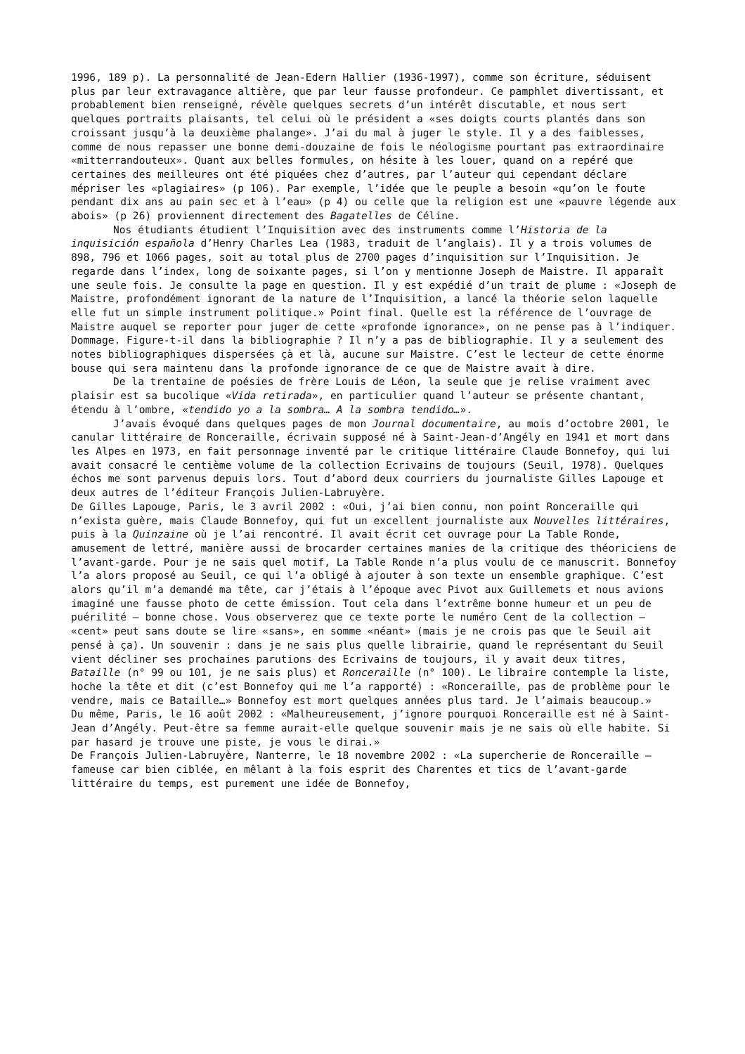1996, 189 p). La personnalité de Jean-Edern Hallier (1936-1997), comme son écriture, séduisent plus par leur extravagance altière, que par leur fausse profondeur. Ce pamphlet divertissant, et probablement bien renseigné, révèle quelques secrets d’un intérêt discutable, et nous sert quelques portraits plaisants, tel celui où le président a «ses doigts courts plantés dans son croissant jusqu’à la deuxième phalange». J’ai du mal à juger le style. Il y a des faiblesses, comme de nous repasser une bonne demi-douzaine de fois le néologisme pourtant pas extraordinaire «mitterrandouteux». Quant aux belles formules, on hésite à les louer, quand on a repéré que certaines des meilleures ont été piquées chez d’autres, par l’auteur qui cependant déclare mépriser les «plagiaires» (p 106). Par exemple, l’idée que le peuple a besoin «qu’on le foute pendant dix ans au pain sec et à l’eau» (p 4) ou celle que la religion est une «pauvre légende aux abois» (p 26) proviennent directement des Bagatelles de Céline.
Nos étudiants étudient l’Inquisition avec des instruments comme l’Historia de la inquisición española d’Henry Charles Lea (1983, traduit de l’anglais). Il y a trois volumes de 898, 796 et 1066 pages, soit au total plus de 2700 pages d’inquisition sur l’Inquisition. Je regarde dans l’index, long de soixante pages, si l’on y mentionne Joseph de Maistre. Il apparaît une seule fois. Je consulte la page en question. Il y est expédié d’un trait de plume : «Joseph de Maistre, profondément ignorant de la nature de l’Inquisition, a lancé la théorie selon laquelle elle fut un simple instrument politique.» Point final. Quelle est la référence de l’ouvrage de Maistre auquel se reporter pour juger de cette «profonde ignorance», on ne pense pas à l’indiquer. Dommage. Figure-t-il dans la bibliographie ? Il n’y a pas de bibliographie. Il y a seulement des notes bibliographiques dispersées çà et là, aucune sur Maistre. C’est le lecteur de cette énorme bouse qui sera maintenu dans la profonde ignorance de ce que de Maistre avait à dire.
De la trentaine de poésies de frère Louis de Léon, la seule que je relise vraiment avec plaisir est sa bucolique «Vida retirada», en particulier quand l’auteur se présente chantant, étendu à l’ombre, «tendido yo a la sombra… A la sombra tendido…».
J’avais évoqué dans quelques pages de mon Journal documentaire, au mois d’octobre 2001, le canular littéraire de Ronceraille, écrivain supposé né à Saint-Jean-d’Angély en 1941 et mort dans les Alpes en 1973, en fait personnage inventé par le critique littéraire Claude Bonnefoy, qui lui avait consacré le centième volume de la collection Ecrivains de toujours (Seuil, 1978). Quelques échos me sont parvenus depuis lors. Tout d’abord deux courriers du journaliste Gilles Lapouge et deux autres de l’éditeur François Julien-Labruyère.
De Gilles Lapouge, Paris, le 3 avril 2002 : «Oui, j’ai bien connu, non point Ronceraille qui n’exista guère, mais Claude Bonnefoy, qui fut un excellent journaliste aux Nouvelles littéraires, puis à la Quinzaine où je l’ai rencontré. Il avait écrit cet ouvrage pour La Table Ronde, amusement de lettré, manière aussi de brocarder certaines manies de la critique des théoriciens de l’avant-garde. Pour je ne sais quel motif, La Table Ronde n’a plus voulu de ce manuscrit. Bonnefoy l’a alors proposé au Seuil, ce qui l’a obligé à ajouter à son texte un ensemble graphique. C’est alors qu’il m’a demandé ma tête, car j’étais à l’époque avec Pivot aux Guillemets et nous avions imaginé une fausse photo de cette émission. Tout cela dans l’extrême bonne humeur et un peu de puérilité – bonne chose. Vous observerez que ce texte porte le numéro Cent de la collection – «cent» peut sans doute se lire «sans», en somme «néant» (mais je ne crois pas que le Seuil ait pensé à ça). Un souvenir : dans je ne sais plus quelle librairie, quand le représentant du Seuil vient décliner ses prochaines parutions des Ecrivains de toujours, il y avait deux titres, Bataille (n° 99 ou 101, je ne sais plus) et Ronceraille (n° 100). Le libraire contemple la liste, hoche la tête et dit (c’est Bonnefoy qui me l’a rapporté) : «Ronceraille, pas de problème pour le vendre, mais ce Bataille…» Bonnefoy est mort quelques années plus tard. Je l’aimais beaucoup.»
Du même, Paris, le 16 août 2002 : «Malheureusement, j’ignore pourquoi Ronceraille est né à Saint-Jean d’Angély. Peut-être sa femme aurait-elle quelque souvenir mais je ne sais où elle habite. Si par hasard je trouve une piste, je vous le dirai.»
De François Julien-Labruyère, Nanterre, le 18 novembre 2002 : «La supercherie de Ronceraille – fameuse car bien ciblée, en mêlant à la fois esprit des Charentes et tics de l’avant-garde littéraire du temps, est purement une idée de Bonnefoy,